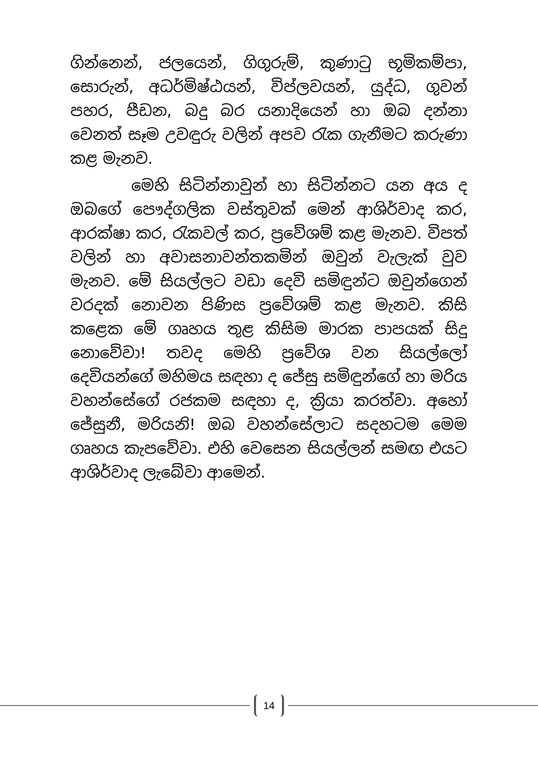ගින්නෙන්, ජලයෙන්, ගිගුරුම්, කුණාටු භූමිකම්පා, සොරුන්, අධර්මිෂ්ඨයන්, විප්ලවයන්, යුද්ධ, ගුවන් පහර, පීඩන, බදු බර යනාදියෙන් හා ඔබ දන්නා වෙනත් සෑම උවඳුරු වලින් අපව රැක ගැනීමට කරුණා කළ මැනව.
මෙහි සිටින්නාවුන් හා සිටින්නට යන අය ද ඔබගේ පෞද්ගලික වස්තුවක් මෙන් ආශිර්වාද කර, ආරක්ෂා කර, රැකවල් කර, ප්‍රවේශම් කළ මැනව. විපත් වලින් හා අවාසනාවන්තකමින් ඔවුන් වැලැක් වුව මැනව. මේ සියල්ලට වඩා දෙවි සමිඳුන්ට ඔවුන්ගෙන් වරදක් නොවන පිණිස ප්‍රවේශම් කළ මැනව. කිසි කළෙක මේ ගෘහය තුළ කිසිම මාරක පාපයක් සිදු නොවේවා! තවද මෙහි ප්‍රවේශ වන සියල්ලෝ දෙවියන්ගේ මහිමය සඳහා ද ජේසු සමිඳුන්ගේ හා මරිය වහන්සේගේ රජකම සඳහා ද, ක්‍රියා කරත්වා. අහෝ ජේසුනී, මරියනි! ඔබ වහන්සේලාට සදහටම මෙම ගෘහය කැපවේවා. එහි වෙසෙන සියල්ලන් සමඟ එයට ආශිර්වාද ලැබේවා ආමෙන්.
14